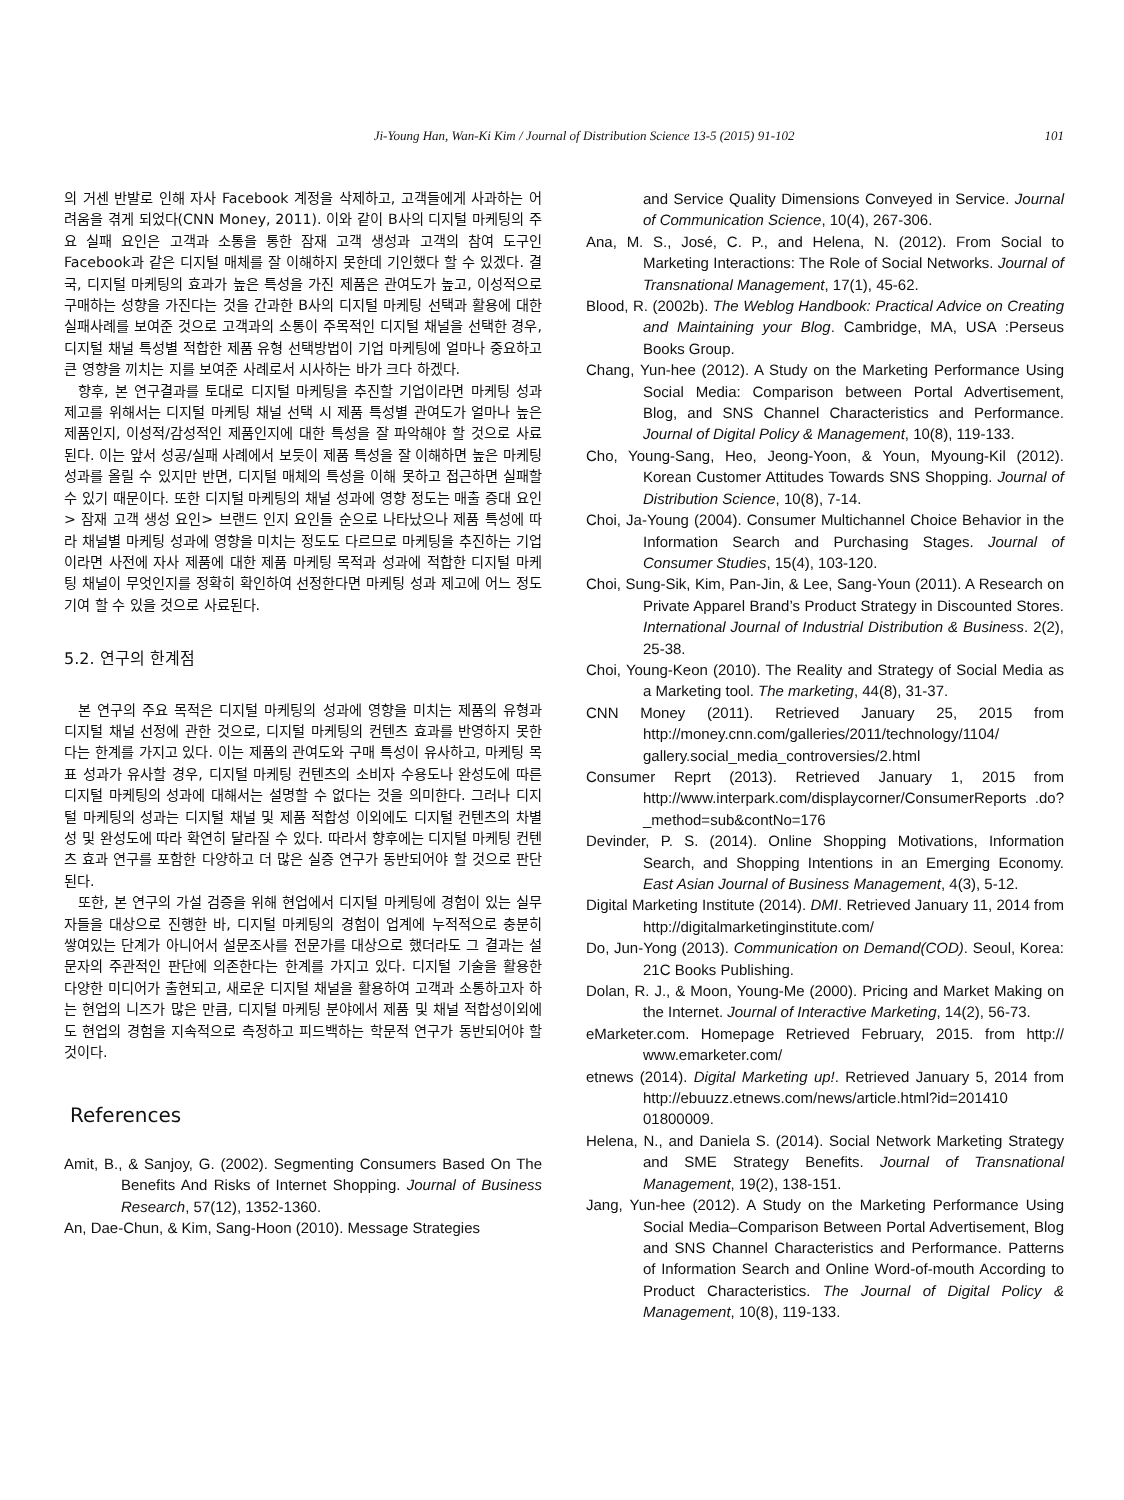Ji-Young Han, Wan-Ki Kim / Journal of Distribution Science 13-5 (2015) 91-102 101
의 거센 반발로 인해 자사 Facebook 계정을 삭제하고, 고객들에게 사과하는 어려움을 겪게 되었다(CNN Money, 2011). 이와 같이 B사의 디지털 마케팅의 주요 실패 요인은 고객과 소통을 통한 잠재 고객 생성과 고객의 참여 도구인 Facebook과 같은 디지털 매체를 잘 이해하지 못한데 기인했다 할 수 있겠다. 결국, 디지털 마케팅의 효과가 높은 특성을 가진 제품은 관여도가 높고, 이성적으로 구매하는 성향을 가진다는 것을 간과한 B사의 디지털 마케팅 선택과 활용에 대한 실패사례를 보여준 것으로 고객과의 소통이 주목적인 디지털 채널을 선택한 경우, 디지털 채널 특성별 적합한 제품 유형 선택방법이 기업 마케팅에 얼마나 중요하고 큰 영향을 끼치는 지를 보여준 사례로서 시사하는 바가 크다 하겠다.
향후, 본 연구결과를 토대로 디지털 마케팅을 추진할 기업이라면 마케팅 성과 제고를 위해서는 디지털 마케팅 채널 선택 시 제품 특성별 관여도가 얼마나 높은 제품인지, 이성적/감성적인 제품인지에 대한 특성을 잘 파악해야 할 것으로 사료 된다. 이는 앞서 성공/실패 사례에서 보듯이 제품 특성을 잘 이해하면 높은 마케팅 성과를 올릴 수 있지만 반면, 디지털 매체의 특성을 이해 못하고 접근하면 실패할 수 있기 때문이다. 또한 디지털 마케팅의 채널 성과에 영향 정도는 매출 증대 요인> 잠재 고객 생성 요인> 브랜드 인지 요인들 순으로 나타났으나 제품 특성에 따라 채널별 마케팅 성과에 영향을 미치는 정도도 다르므로 마케팅을 추진하는 기업이라면 사전에 자사 제품에 대한 제품 마케팅 목적과 성과에 적합한 디지털 마케팅 채널이 무엇인지를 정확히 확인하여 선정한다면 마케팅 성과 제고에 어느 정도 기여 할 수 있을 것으로 사료된다.
5.2. 연구의 한계점
본 연구의 주요 목적은 디지털 마케팅의 성과에 영향을 미치는 제품의 유형과 디지털 채널 선정에 관한 것으로, 디지털 마케팅의 컨텐츠 효과를 반영하지 못한다는 한계를 가지고 있다. 이는 제품의 관여도와 구매 특성이 유사하고, 마케팅 목표 성과가 유사할 경우, 디지털 마케팅 컨텐츠의 소비자 수용도나 완성도에 따른 디지털 마케팅의 성과에 대해서는 설명할 수 없다는 것을 의미한다. 그러나 디지털 마케팅의 성과는 디지털 채널 및 제품 적합성 이외에도 디지털 컨텐츠의 차별성 및 완성도에 따라 확연히 달라질 수 있다. 따라서 향후에는 디지털 마케팅 컨텐츠 효과 연구를 포함한 다양하고 더 많은 실증 연구가 동반되어야 할 것으로 판단된다.
또한, 본 연구의 가설 검증을 위해 현업에서 디지털 마케팅에 경험이 있는 실무자들을 대상으로 진행한 바, 디지털 마케팅의 경험이 업계에 누적적으로 충분히 쌓여있는 단계가 아니어서 설문조사를 전문가를 대상으로 했더라도 그 결과는 설문자의 주관적인 판단에 의존한다는 한계를 가지고 있다. 디지털 기술을 활용한 다양한 미디어가 출현되고, 새로운 디지털 채널을 활용하여 고객과 소통하고자 하는 현업의 니즈가 많은 만큼, 디지털 마케팅 분야에서 제품 및 채널 적합성이외에도 현업의 경험을 지속적으로 측정하고 피드백하는 학문적 연구가 동반되어야 할 것이다.
References
Amit, B., & Sanjoy, G. (2002). Segmenting Consumers Based On The Benefits And Risks of Internet Shopping. Journal of Business Research, 57(12), 1352-1360.
An, Dae-Chun, & Kim, Sang-Hoon (2010). Message Strategies
and Service Quality Dimensions Conveyed in Service. Journal of Communication Science, 10(4), 267-306.
Ana, M. S., José, C. P., and Helena, N. (2012). From Social to Marketing Interactions: The Role of Social Networks. Journal of Transnational Management, 17(1), 45-62.
Blood, R. (2002b). The Weblog Handbook: Practical Advice on Creating and Maintaining your Blog. Cambridge, MA, USA :Perseus Books Group.
Chang, Yun-hee (2012). A Study on the Marketing Performance Using Social Media: Comparison between Portal Advertisement, Blog, and SNS Channel Characteristics and Performance. Journal of Digital Policy & Management, 10(8), 119-133.
Cho, Young-Sang, Heo, Jeong-Yoon, & Youn, Myoung-Kil (2012). Korean Customer Attitudes Towards SNS Shopping. Journal of Distribution Science, 10(8), 7-14.
Choi, Ja-Young (2004). Consumer Multichannel Choice Behavior in the Information Search and Purchasing Stages. Journal of Consumer Studies, 15(4), 103-120.
Choi, Sung-Sik, Kim, Pan-Jin, & Lee, Sang-Youn (2011). A Research on Private Apparel Brand’s Product Strategy in Discounted Stores. International Journal of Industrial Distribution & Business. 2(2), 25-38.
Choi, Young-Keon (2010). The Reality and Strategy of Social Media as a Marketing tool. The marketing, 44(8), 31-37.
CNN Money (2011). Retrieved January 25, 2015 from http://money.cnn.com/galleries/2011/technology/1104/ gallery.social_media_controversies/2.html
Consumer Reprt (2013). Retrieved January 1, 2015 from http://www.interpark.com/displaycorner/ConsumerReports .do?_method=sub&contNo=176
Devinder, P. S. (2014). Online Shopping Motivations, Information Search, and Shopping Intentions in an Emerging Economy. East Asian Journal of Business Management, 4(3), 5-12.
Digital Marketing Institute (2014). DMI. Retrieved January 11, 2014 from http://digitalmarketinginstitute.com/
Do, Jun-Yong (2013). Communication on Demand(COD). Seoul, Korea: 21C Books Publishing.
Dolan, R. J., & Moon, Young-Me (2000). Pricing and Market Making on the Internet. Journal of Interactive Marketing, 14(2), 56-73.
eMarketer.com. Homepage Retrieved February, 2015. from http:// www.emarketer.com/
etnews (2014). Digital Marketing up!. Retrieved January 5, 2014 from http://ebuuzz.etnews.com/news/article.html?id=201410 01800009.
Helena, N., and Daniela S. (2014). Social Network Marketing Strategy and SME Strategy Benefits. Journal of Transnational Management, 19(2), 138-151.
Jang, Yun-hee (2012). A Study on the Marketing Performance Using Social Media–Comparison Between Portal Advertisement, Blog and SNS Channel Characteristics and Performance. Patterns of Information Search and Online Word-of-mouth According to Product Characteristics. The Journal of Digital Policy & Management, 10(8), 119-133.